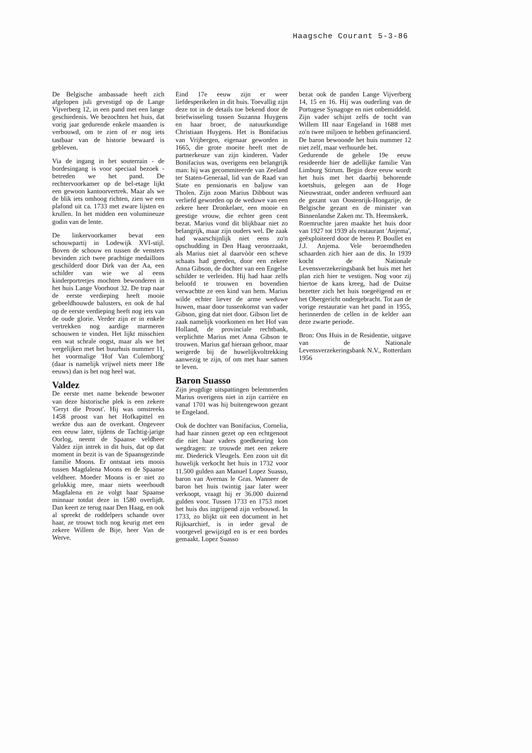Haagsche Courant 5-3-86
De Belgische ambassade heeft zich afgelopen juli gevestigd op de Lange Vijverberg 12, in een pand met een lange geschiedenis. We bezochten het huis, dat vorig jaar gedurende enkele maanden is verbouwd, om te zien of er nog iets tastbaar van de historie bewaard is gebleven.
Via de ingang in het souterrain - de bordesingang is voor speciaal bezoek - betreden we het pand. De rechtervoorkamer op de bel-etage lijkt een gewoon kantoorvertrek. Maar als we de blik iets omhoog richten, zien we een plafond uit ca. 1733 met zware lijsten en krullen. In het midden een volumineuze godin van de lente.
De linkervoorkamer bevat een schouwpartij in Lodewijk XVI-stijl. Boven de schouw en tussen de vensters bevinden zich twee prachtige medaillons geschilderd door Dirk van der Aa, een schilder van wie we al eens kinderportretjes mochten bewonderen in het huis Lange Voorhout 32. De trap naar de eerste verdieping heeft mooie gebeeldhouwde balusters, en ook de hal op de eerste verdieping heeft nog iets van de oude glorie. Verder zijn er in enkele vertrekken nog aardige marmeren schouwen te vinden. Het lijkt misschien een wat schrale oogst, maar als we het vergelijken met het buurhuis nummer 11, het voormalige 'Hof Van Culemborg' (daar is namelijk vrijwel niets meer 18e eeuws) dan is het nog heel wat.
Valdez
De eerste met name bekende bewoner van deze historische plek is een zekere 'Geryt die Proost'. Hij was omstreeks 1458 proost van het Hofkapittel en werkte dus aan de overkant. Ongeveer een eeuw later, tijdens de Tachtig-jarige Oorlog, neemt de Spaanse veldheer Valdez zijn intrek in dit huis, dat op dat moment in bezit is van de Spaansgezinde familie Moons. Er ontstaat iets moois tussen Magdalena Moons en de Spaanse veldheer. Moeder Moons is er niet zo gelukkig mee, maar niets weerhoudt Magdalena en ze volgt haar Spaanse minnaar totdat deze in 1580 overlijdt. Dan keert ze terug naar Den Haag, en ook al spreekt de roddelpers schande over haar, ze trouwt toch nog keurig met een zekere Willem de Bije, heer Van de Werve.
Eind 17e eeuw zijn er weer liefdesperikelen in dit huis. Toevallig zijn deze tot in de details toe bekend door de briefwisseling tussen Suzanna Huygens en haar broer, de natuurkundige Christiaan Huygens. Het is Bonifacius van Vrijbergen, eigenaar geworden in 1665, die grote moeite heeft met de partnerkeuze van zijn kinderen. Vader Bonifacius was, overigens een belangrijk man: hij was gecommiteerde van Zeeland ter Staten-Generaal, lid van de Raad van State en pensionaris en baljuw van Tholen. Zijn zoon Marius Dibbout was verliefd geworden op de weduwe van een zekere heer Dronkelaer, een mooie en geestige vrouw, die echter geen cent bezat. Marius vond dit blijkbaar niet zo belangrijk, maar zijn ouders wel. De zaak had waarschijnlijk niet eens zo'n opschudding in Den Haag veroorzaakt, als Marius niet al daarvòòr een scheve schaats had gereden, door een zekere Anna Gibson, de dochter van een Engelse schilder te verleiden. Hij had haar zelfs beloofd te trouwen en bovendien verwachtte ze een kind van hem. Marius wilde echter liever de arme weduwe huwen, maar door tussenkomst van vader Gibson, ging dat niet door. Gibson liet de zaak namelijk voorkomen en het Hof van Holland, de provinciale rechtbank, verplichtte Marius met Anna Gibson te trouwen. Marius gaf hieraan gehoor, maar weigerde bij de huwelijkvoltrekking aanwezig te zijn, of om met haar samen te leven.
Baron Suasso
Zijn jeugdige uitspattingen belemmerden Marius overigens niet in zijn carrière en vanaf 1701 was hij buitengewoon gezant te Engeland.
Ook de dochter van Bonifacius, Cornelia, had haar zinnen gezet op een echtgenoot die niet haar vaders goedkeuring kon wegdragen: ze trouwde met een zekere mr. Diederick Vleugels. Een zoon uit dit huwelijk verkocht het huis in 1732 voor 11.500 gulden aan Manuel Lopez Suasso, baron van Avernas le Gras. Wanneer de baron het huis twintig jaar later weer verkoopt, vraagt hij er 36.000 duizend gulden voor. Tussen 1733 en 1753 moet het huis dus ingrijpend zijn verbouwd. In 1733, zo blijkt uit een document in het Rijksarchief, is in ieder geval de voorgevel gewijzigd en is er een bordes gemaakt. Lopez Suasso
bezat ook de panden Lange Vijverberg 14, 15 en 16. Hij was ouderling van de Portugese Synagoge en niet onbemiddeld. Zijn vader schijnt zelfs de tocht van Willem III naar Engeland in 1688 met zo'n twee miljoen te hebben gefinancierd. De baron bewoonde het huis nummer 12 niet zelf, maar verhuurde het.
Gedurende de gehele 19e eeuw resideerde hier de adellijke familie Van Limburg Stirum. Begin deze eeuw wordt het huis met het daarbij behorende koetshuis, gelegen aan de Hoge Nieuwstraat, onder anderen verhuurd aan de gezant van Oostenrijk-Hongarije, de Belgische gezant en de minister van Binnenlandse Zaken mr. Th. Heemskerk.
Roemruchte jaren maakte het huis door van 1927 tot 1939 als restaurant 'Anjema', geëxploiteerd door de heren P. Boullet en J.J. Anjema. Vele beroemdheden schaarden zich hier aan de dis. In 1939 kocht de Nationale Levensverzekeringsbank het huis met het plan zich hier te vestigen. Nog voor zij hiertoe de kans kreeg, had de Duitse bezetter zich het huis toegeëigend en er het Obergericht ondergebracht. Tot aan de vorige restauratie van het pand in 1955, herinnerden de cellen in de kelder aan deze zwarte periode.
Bron: Ons Huis in de Residentie, uitgave van de Nationale Levensverzekeringsbank N.V., Rotterdam 1956